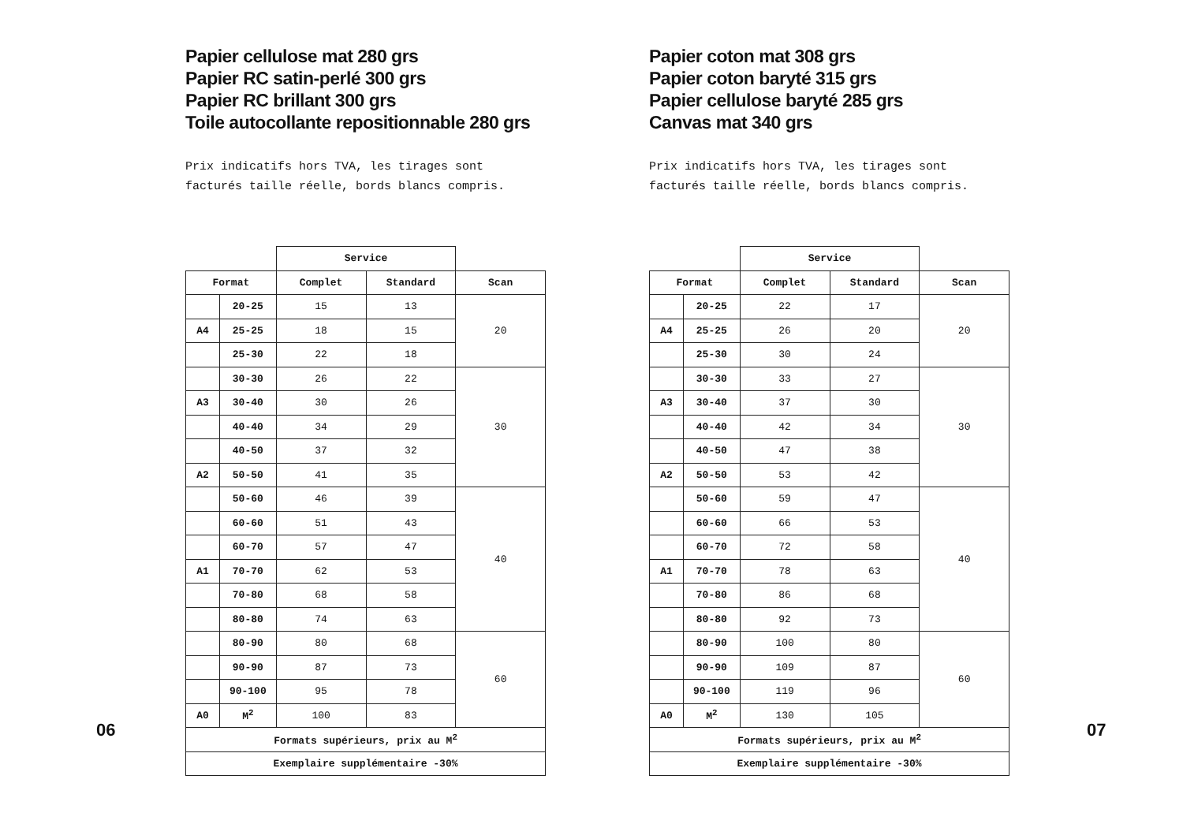Papier cellulose mat 280 grs
Papier RC satin-perlé 300 grs
Papier RC brillant 300 grs
Toile autocollante repositionnable 280 grs
Prix indicatifs hors TVA, les tirages sont
facturés taille réelle, bords blancs compris.
| | | Service | | |
| Format | | Complet | Standard | Scan |
| | 20-25 | 15 | 13 | 20 |
| A4 | 25-25 | 18 | 15 | |
| | 25-30 | 22 | 18 | |
| | 30-30 | 26 | 22 | 30 |
| A3 | 30-40 | 30 | 26 | |
| | 40-40 | 34 | 29 | |
| | 40-50 | 37 | 32 | |
| A2 | 50-50 | 41 | 35 | |
| | 50-60 | 46 | 39 | 40 |
| | 60-60 | 51 | 43 | |
| | 60-70 | 57 | 47 | |
| A1 | 70-70 | 62 | 53 | |
| | 70-80 | 68 | 58 | |
| | 80-80 | 74 | 63 | |
| | 80-90 | 80 | 68 | 60 |
| | 90-90 | 87 | 73 | |
| | 90-100 | 95 | 78 | |
| A0 | M<sup>2</sup> | 100 | 83 | |
| Formats supérieurs, prix au M<sup>2</sup> | | | | |
| Exemplaire supplémentaire -30% | | | | |
06
Papier coton mat 308 grs
Papier coton baryté 315 grs
Papier cellulose baryté 285 grs
Canvas mat 340 grs
Prix indicatifs hors TVA, les tirages sont
facturés taille réelle, bords blancs compris.
| | | Service | | |
| Format | | Complet | Standard | Scan |
| | 20-25 | 22 | 17 | 20 |
| A4 | 25-25 | 26 | 20 | |
| | 25-30 | 30 | 24 | |
| | 30-30 | 33 | 27 | 30 |
| A3 | 30-40 | 37 | 30 | |
| | 40-40 | 42 | 34 | |
| | 40-50 | 47 | 38 | |
| A2 | 50-50 | 53 | 42 | |
| | 50-60 | 59 | 47 | 40 |
| | 60-60 | 66 | 53 | |
| | 60-70 | 72 | 58 | |
| A1 | 70-70 | 78 | 63 | |
| | 70-80 | 86 | 68 | |
| | 80-80 | 92 | 73 | |
| | 80-90 | 100 | 80 | 60 |
| | 90-90 | 109 | 87 | |
| | 90-100 | 119 | 96 | |
| A0 | M<sup>2</sup> | 130 | 105 | |
| Formats supérieurs, prix au M<sup>2</sup> | | | | |
| Exemplaire supplémentaire -30% | | | | |
07